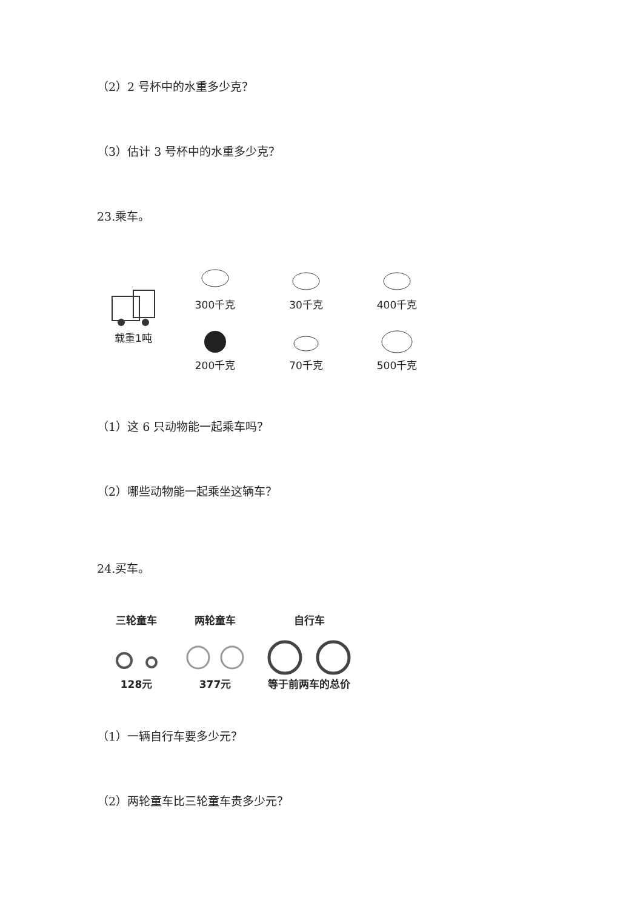（2）2 号杯中的水重多少克？
（3）估计 3 号杯中的水重多少克？
23.乘车。
载重1吨
300千克
30千克
400千克
200千克
70千克
500千克
（1）这 6 只动物能一起乘车吗？
（2）哪些动物能一起乘坐这辆车？
24.买车。
三轮童车128元 两轮童车377元 自行车等于前两车的总价
（1）一辆自行车要多少元？
（2）两轮童车比三轮童车贵多少元？